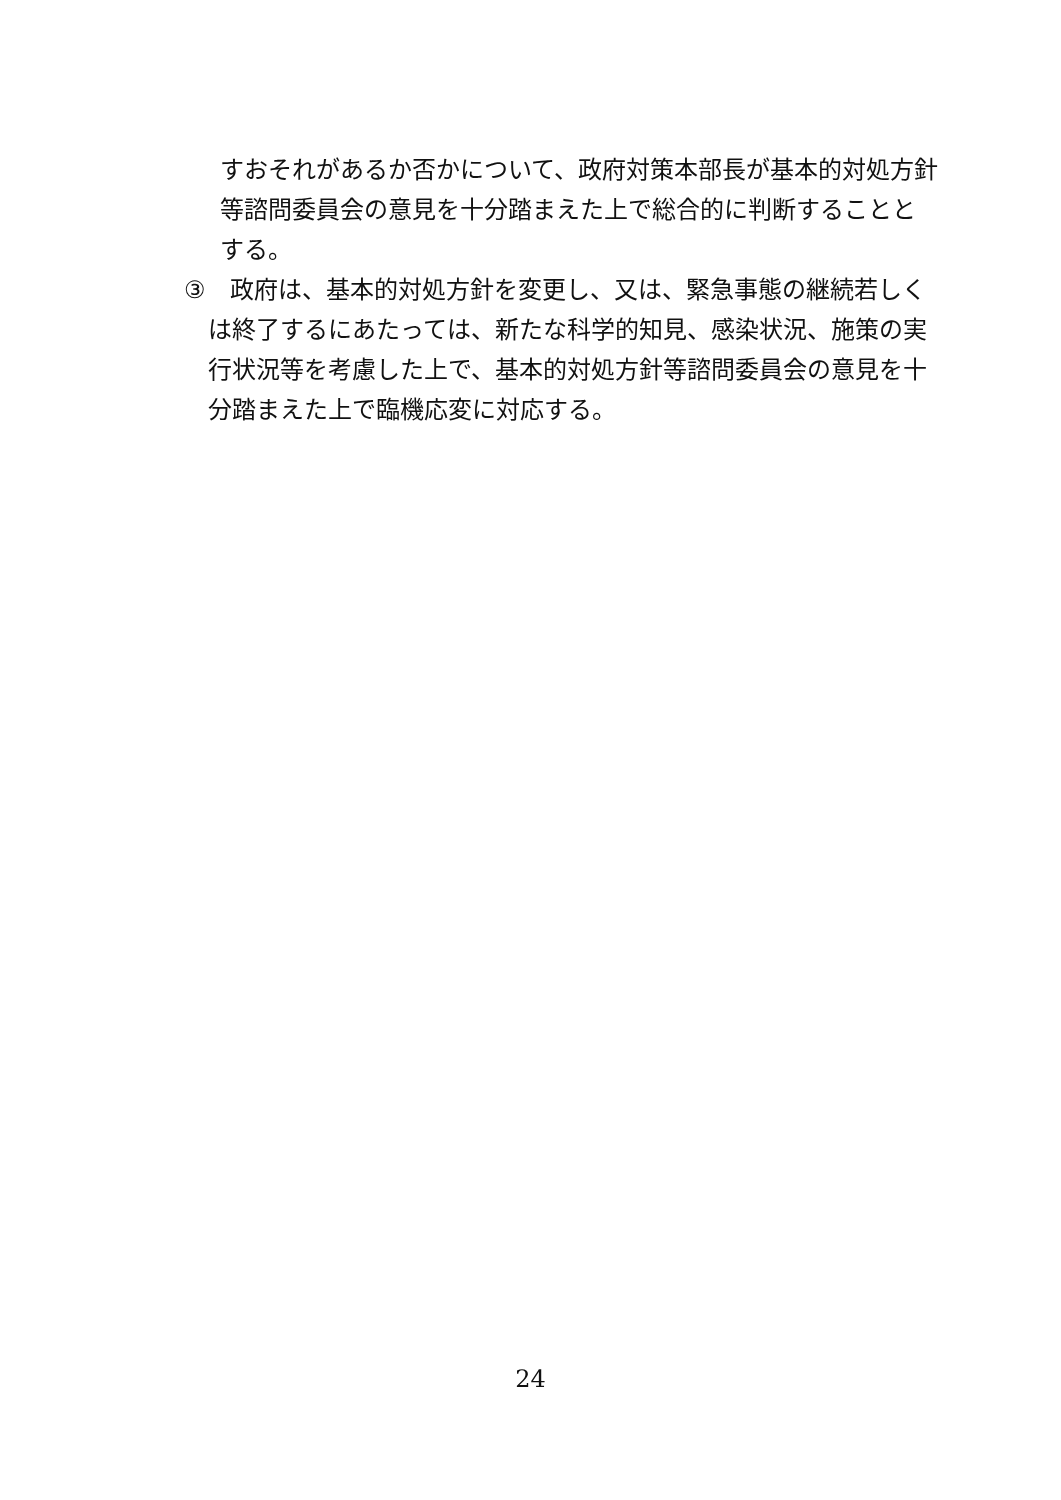すおそれがあるか否かについて、政府対策本部長が基本的対処方針等諮問委員会の意見を十分踏まえた上で総合的に判断することとする。
③　政府は、基本的対処方針を変更し、又は、緊急事態の継続若しくは終了するにあたっては、新たな科学的知見、感染状況、施策の実行状況等を考慮した上で、基本的対処方針等諮問委員会の意見を十分踏まえた上で臨機応変に対応する。
24